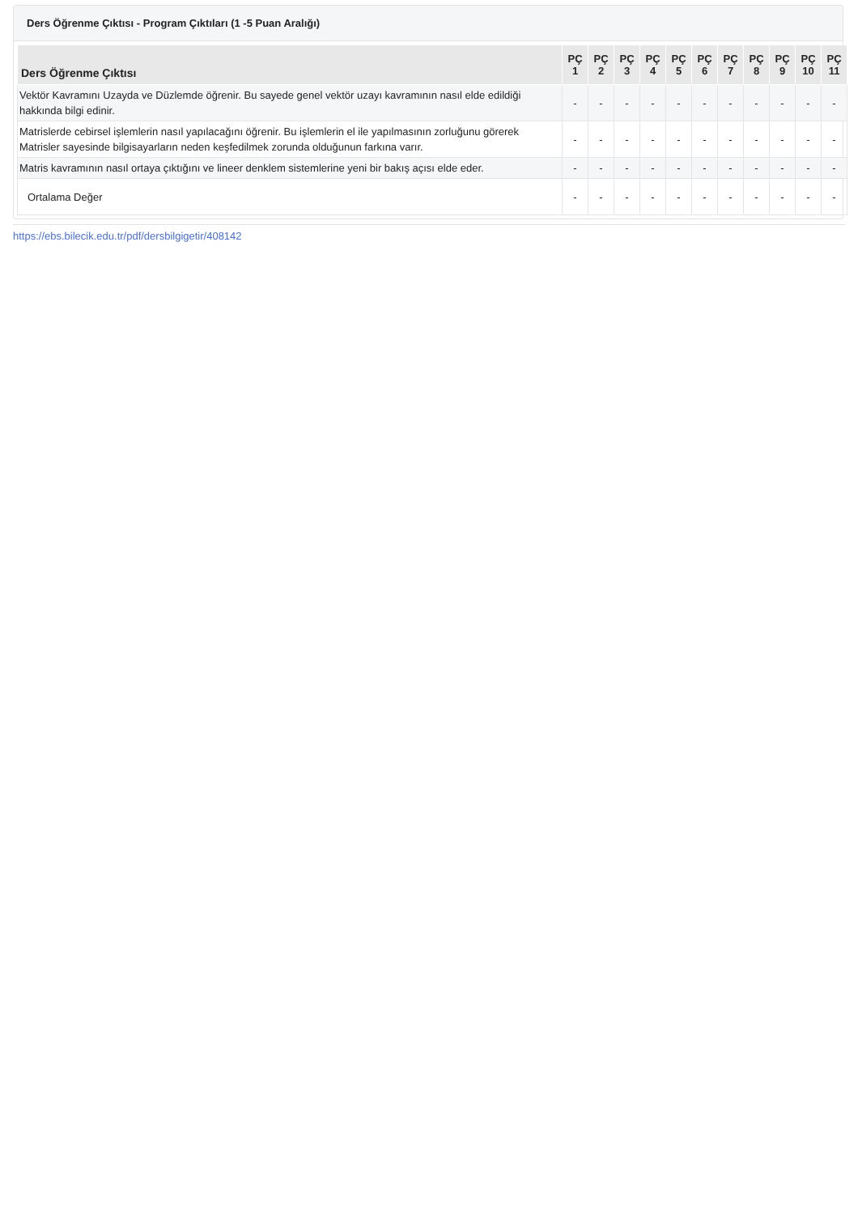Ders Öğrenme Çıktısı - Program Çıktıları (1 -5 Puan Aralığı)
| Ders Öğrenme Çıktısı | PÇ 1 | PÇ 2 | PÇ 3 | PÇ 4 | PÇ 5 | PÇ 6 | PÇ 7 | PÇ 8 | PÇ 9 | PÇ 10 | PÇ 11 |
| --- | --- | --- | --- | --- | --- | --- | --- | --- | --- | --- | --- |
| Vektör Kavramını Uzayda ve Düzlemde öğrenir. Bu sayede genel vektör uzayı kavramının nasıl elde edildiği hakkında bilgi edinir. | - | - | - | - | - | - | - | - | - | - | - |
| Matrislerde cebirsel işlemlerin nasıl yapılacağını öğrenir. Bu işlemlerin el ile yapılmasının zorluğunu görerek Matrisler sayesinde bilgisayarların neden keşfedilmek zorunda olduğunun farkına varır. | - | - | - | - | - | - | - | - | - | - | - |
| Matris kavramının nasıl ortaya çıktığını ve lineer denklem sistemlerine yeni bir bakış açısı elde eder. | - | - | - | - | - | - | - | - | - | - | - |
| Ortalama Değer | - | - | - | - | - | - | - | - | - | - | - |
https://ebs.bilecik.edu.tr/pdf/dersbilgigetir/408142